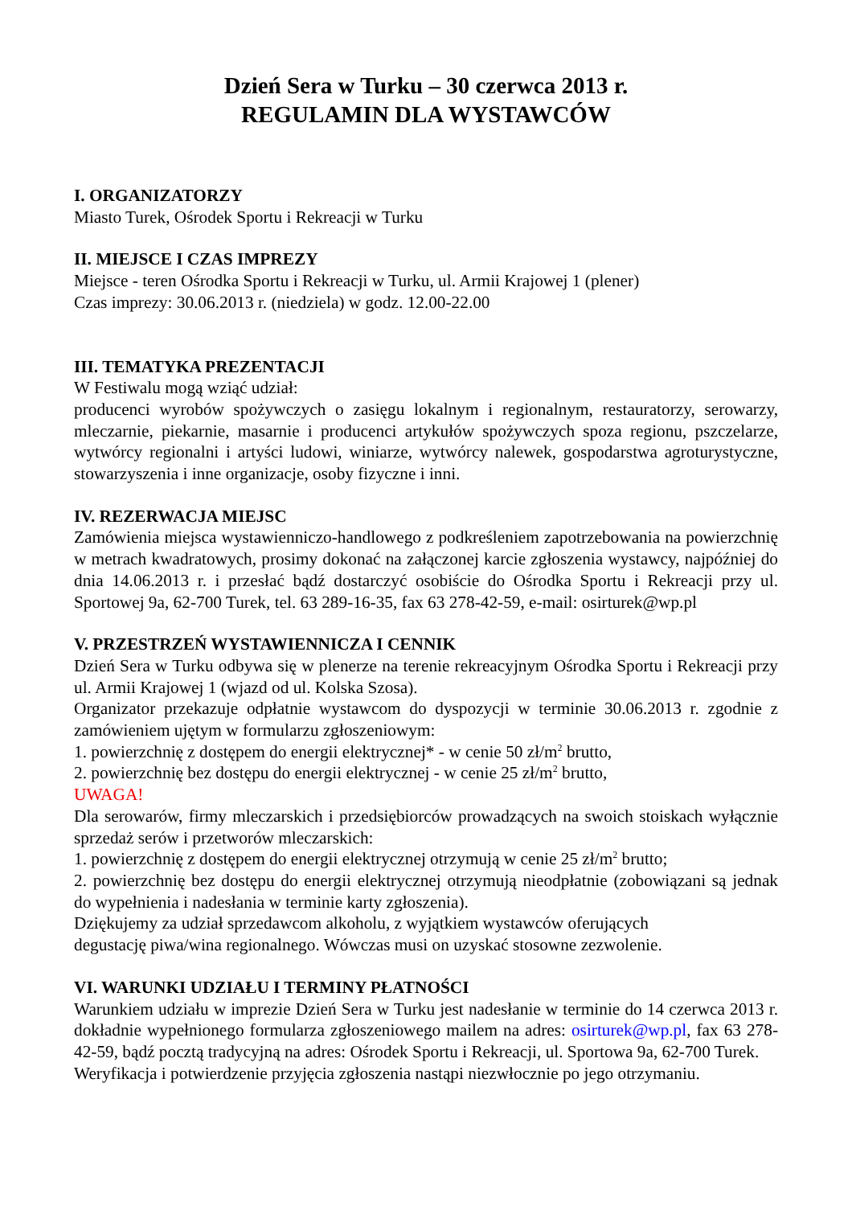Dzień Sera w Turku – 30 czerwca 2013 r.
REGULAMIN DLA WYSTAWCÓW
I. ORGANIZATORZY
Miasto Turek, Ośrodek Sportu i Rekreacji w Turku
II. MIEJSCE I CZAS IMPREZY
Miejsce - teren Ośrodka Sportu i Rekreacji w Turku, ul. Armii Krajowej 1 (plener)
Czas imprezy: 30.06.2013 r. (niedziela) w godz. 12.00-22.00
III. TEMATYKA PREZENTACJI
W Festiwalu mogą wziąć udział:
producenci wyrobów spożywczych o zasięgu lokalnym i regionalnym, restauratorzy, serowarzy, mleczarnie, piekarnie, masarnie i producenci artykułów spożywczych spoza regionu, pszczelarze, wytwórcy regionalni i artyści ludowi, winiarze, wytwórcy nalewek, gospodarstwa agroturystyczne, stowarzyszenia i inne organizacje, osoby fizyczne i inni.
IV. REZERWACJA MIEJSC
Zamówienia miejsca wystawienniczo-handlowego z podkreśleniem zapotrzebowania na powierzchnię w metrach kwadratowych, prosimy dokonać na załączonej karcie zgłoszenia wystawcy, najpóźniej do dnia 14.06.2013 r. i przesłać bądź dostarczyć osobiście do Ośrodka Sportu i Rekreacji przy ul. Sportowej 9a, 62-700 Turek, tel. 63 289-16-35, fax 63 278-42-59, e-mail: osirturek@wp.pl
V. PRZESTRZEŃ WYSTAWIENNICZA I CENNIK
Dzień Sera w Turku odbywa się w plenerze na terenie rekreacyjnym Ośrodka Sportu i Rekreacji przy ul. Armii Krajowej 1 (wjazd od ul. Kolska Szosa).
Organizator przekazuje odpłatnie wystawcom do dyspozycji w terminie 30.06.2013 r. zgodnie z zamówieniem ujętym w formularzu zgłoszeniowym:
1. powierzchnię z dostępem do energii elektrycznej* - w cenie 50 zł/m<sup>2</sup> brutto,
2. powierzchnię bez dostępu do energii elektrycznej - w cenie 25 zł/m<sup>2</sup> brutto,
UWAGA!
Dla serowarów, firmy mleczarskich i przedsiębiorców prowadzących na swoich stoiskach wyłącznie sprzedaż serów i przetworów mleczarskich:
1. powierzchnię z dostępem do energii elektrycznej otrzymują w cenie 25 zł/m<sup>2</sup> brutto;
2. powierzchnię bez dostępu do energii elektrycznej otrzymują nieodpłatnie (zobowiązani są jednak do wypełnienia i nadesłania w terminie karty zgłoszenia).
Dziękujemy za udział sprzedawcom alkoholu, z wyjątkiem wystawców oferujących
degustację piwa/wina regionalnego. Wówczas musi on uzyskać stosowne zezwolenie.
VI. WARUNKI UDZIAŁU I TERMINY PŁATNOŚCI
Warunkiem udziału w imprezie Dzień Sera w Turku jest nadesłanie w terminie do 14 czerwca 2013 r. dokładnie wypełnionego formularza zgłoszeniowego mailem na adres: osirturek@wp.pl, fax 63 278-42-59, bądź pocztą tradycyjną na adres: Ośrodek Sportu i Rekreacji, ul. Sportowa 9a, 62-700 Turek.
Weryfikacja i potwierdzenie przyjęcia zgłoszenia nastąpi niezwłocznie po jego otrzymaniu.